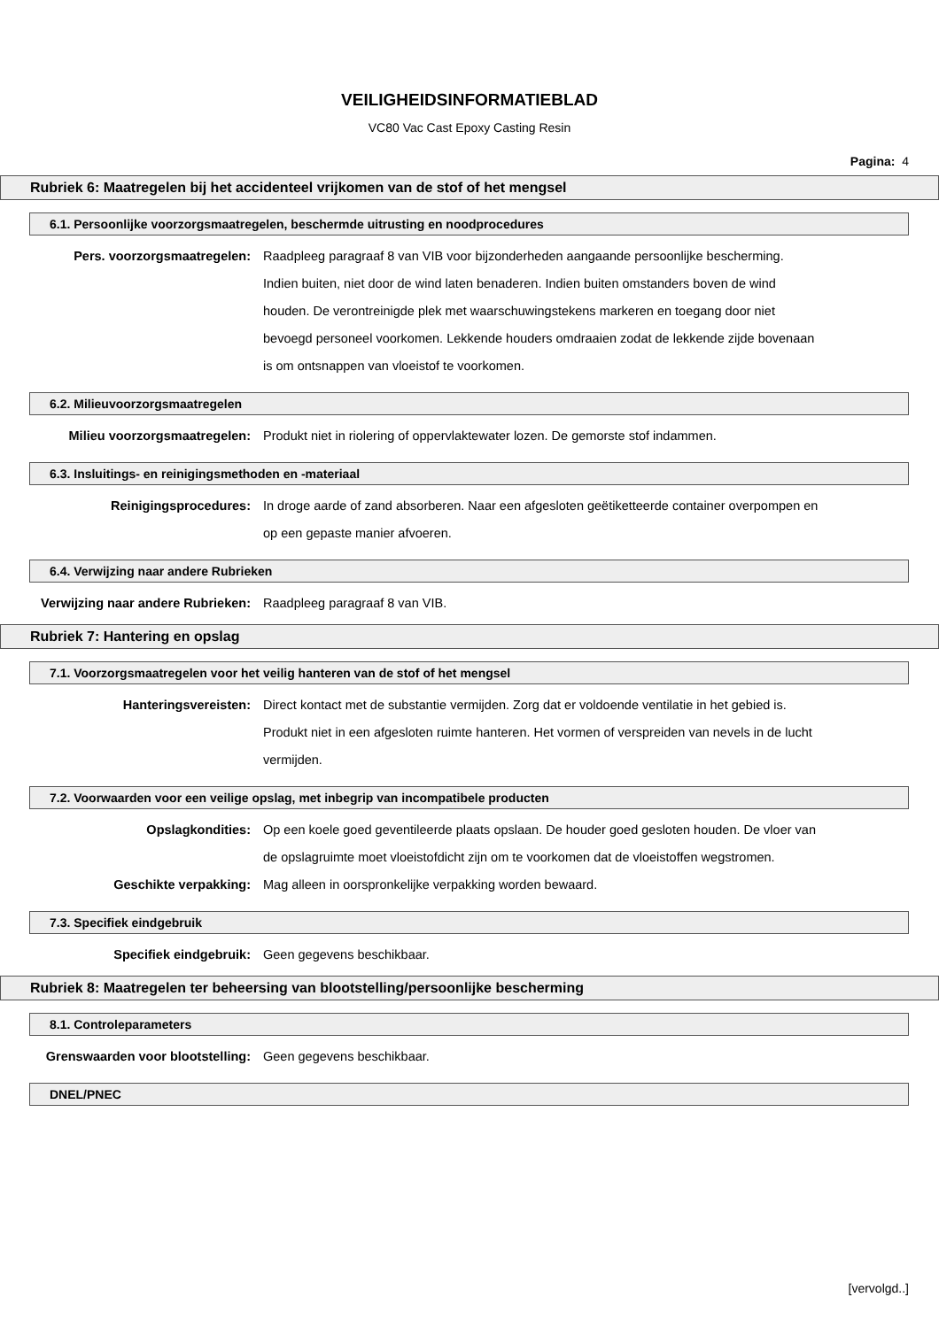VEILIGHEIDSINFORMATIEBLAD
VC80 Vac Cast Epoxy Casting Resin
Pagina: 4
Rubriek 6: Maatregelen bij het accidenteel vrijkomen van de stof of het mengsel
6.1. Persoonlijke voorzorgsmaatregelen, beschermde uitrusting en noodprocedures
Pers. voorzorgsmaatregelen: Raadpleeg paragraaf 8 van VIB voor bijzonderheden aangaande persoonlijke bescherming. Indien buiten, niet door de wind laten benaderen. Indien buiten omstanders boven de wind houden. De verontreinigde plek met waarschuwingstekens markeren en toegang door niet bevoegd personeel voorkomen. Lekkende houders omdraaien zodat de lekkende zijde bovenaan is om ontsnappen van vloeistof te voorkomen.
6.2. Milieuvoorzorgsmaatregelen
Milieu voorzorgsmaatregelen: Produkt niet in riolering of oppervlaktewater lozen. De gemorste stof indammen.
6.3. Insluitings- en reinigingsmethoden en -materiaal
Reinigingsprocedures: In droge aarde of zand absorberen. Naar een afgesloten geëtiketteerde container overpompen en op een gepaste manier afvoeren.
6.4. Verwijzing naar andere Rubrieken
Verwijzing naar andere Rubrieken:
Raadpleeg paragraaf 8 van VIB.
Rubriek 7: Hantering en opslag
7.1. Voorzorgsmaatregelen voor het veilig hanteren van de stof of het mengsel
Hanteringsvereisten: Direct kontact met de substantie vermijden. Zorg dat er voldoende ventilatie in het gebied is. Produkt niet in een afgesloten ruimte hanteren. Het vormen of verspreiden van nevels in de lucht vermijden.
7.2. Voorwaarden voor een veilige opslag, met inbegrip van incompatibele producten
Opslagkondities: Op een koele goed geventileerde plaats opslaan. De houder goed gesloten houden. De vloer van de opslagruimte moet vloeistofdicht zijn om te voorkomen dat de vloeistoffen wegstromen.
Geschikte verpakking: Mag alleen in oorspronkelijke verpakking worden bewaard.
7.3. Specifiek eindgebruik
Specifiek eindgebruik: Geen gegevens beschikbaar.
Rubriek 8: Maatregelen ter beheersing van blootstelling/persoonlijke bescherming
8.1. Controleparameters
Grenswaarden voor blootstelling: Geen gegevens beschikbaar.
DNEL/PNEC
[vervolgd..]